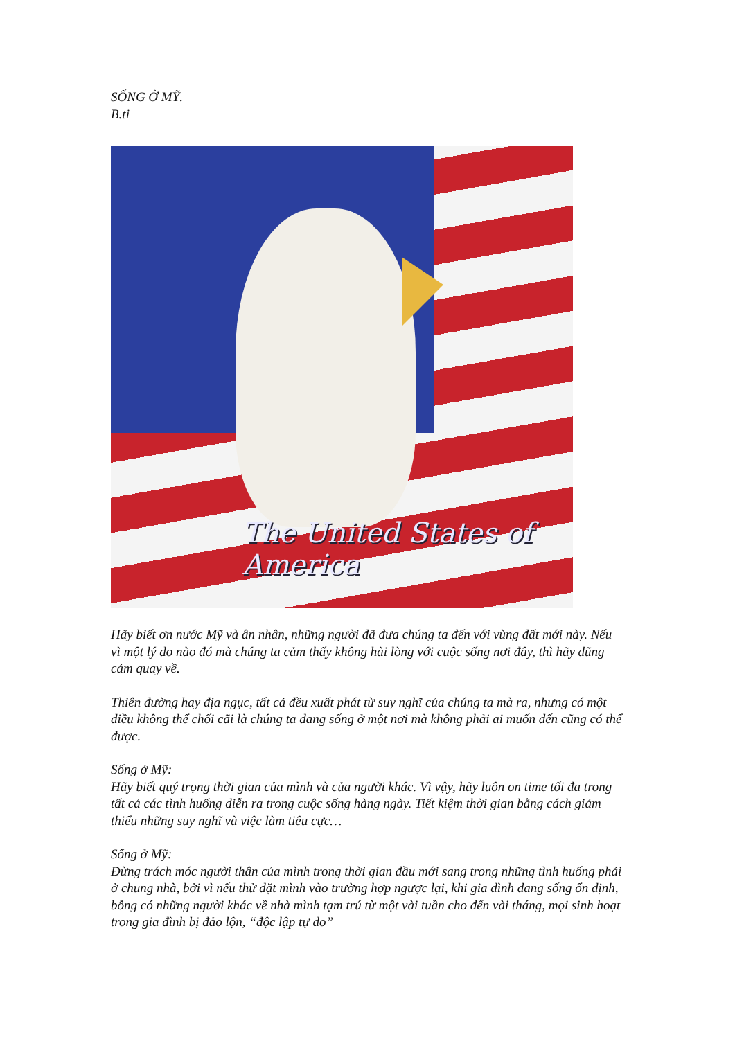SỐNG Ở MỸ.
B.ti
The United States of America
Hãy biết ơn nước Mỹ và ân nhân, những người đã đưa chúng ta đến với vùng đất mới này. Nếu vì một lý do nào đó mà chúng ta cảm thấy không hài lòng với cuộc sống nơi đây, thì hãy dũng cảm quay về.
Thiên đường hay địa ngục, tất cả đều xuất phát từ suy nghĩ của chúng ta mà ra, nhưng có một điều không thể chối cãi là chúng ta đang sống ở một nơi mà không phải ai muốn đến cũng có thể được.
Sống ở Mỹ:
Hãy biết quý trọng thời gian của mình và của người khác. Vì vậy, hãy luôn on time tối đa trong tất cả các tình huống diễn ra trong cuộc sống hàng ngày. Tiết kiệm thời gian bằng cách giảm thiểu những suy nghĩ và việc làm tiêu cực…
Sống ở Mỹ:
Đừng trách móc người thân của mình trong thời gian đầu mới sang trong những tình huống phải ở chung nhà, bởi vì nếu thử đặt mình vào trường hợp ngược lại, khi gia đình đang sống ổn định, bỗng có những người khác về nhà mình tạm trú từ một vài tuần cho đến vài tháng, mọi sinh hoạt trong gia đình bị đảo lộn, “độc lập tự do”